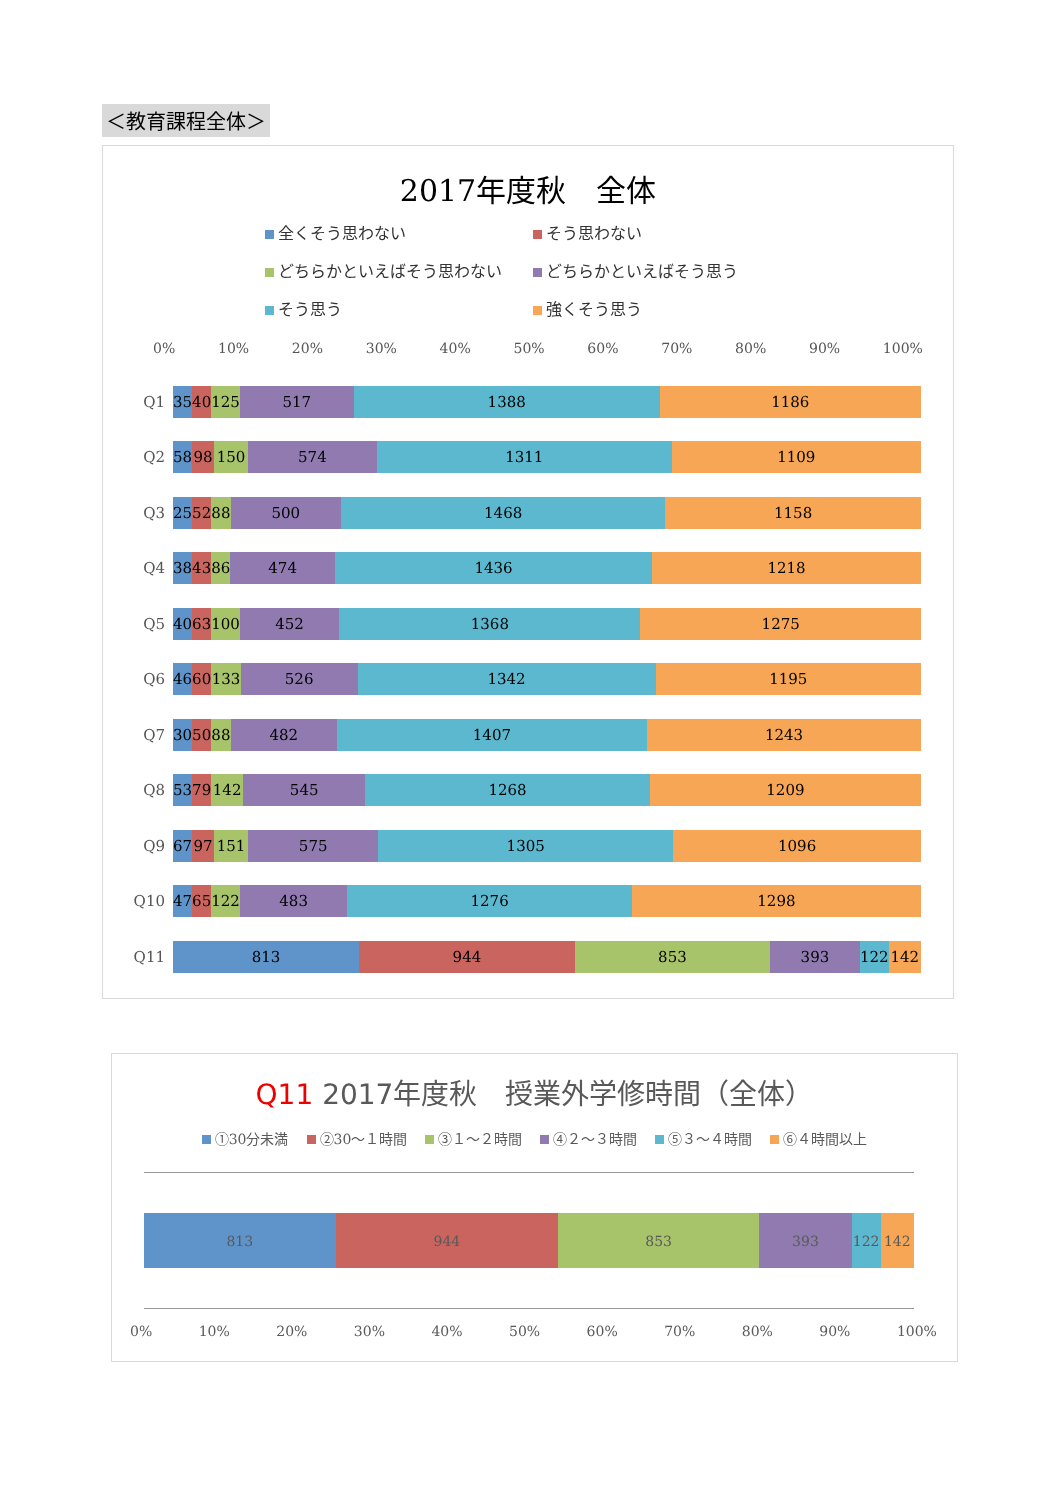＜教育課程全体＞
2017年度秋　全体
全くそう思わない そう思わない どちらかといえばそう思わない どちらかといえばそう思う そう思う 強くそう思う
0% 10% 20% 30% 40% 50% 60% 70% 80% 90% 100%
Q1
35 40 125 517 1388 1186
Q2
58 98 150 574 1311 1109
Q3
25 52 88 500 1468 1158
Q4
38 43 86 474 1436 1218
Q5
40 63 100 452 1368 1275
Q6
46 60 133 526 1342 1195
Q7
30 50 88 482 1407 1243
Q8
53 79 142 545 1268 1209
Q9
67 97 151 575 1305 1096
Q10
47 65 122 483 1276 1298
Q11
813 944 853 393 122 142
Q11 2017年度秋　授業外学修時間（全体）
①30分未満 ②30～１時間 ③１～２時間 ④２～３時間 ⑤３～４時間 ⑥４時間以上
813 944 853 393 122 142
0% 10% 20% 30% 40% 50% 60% 70% 80% 90% 100%